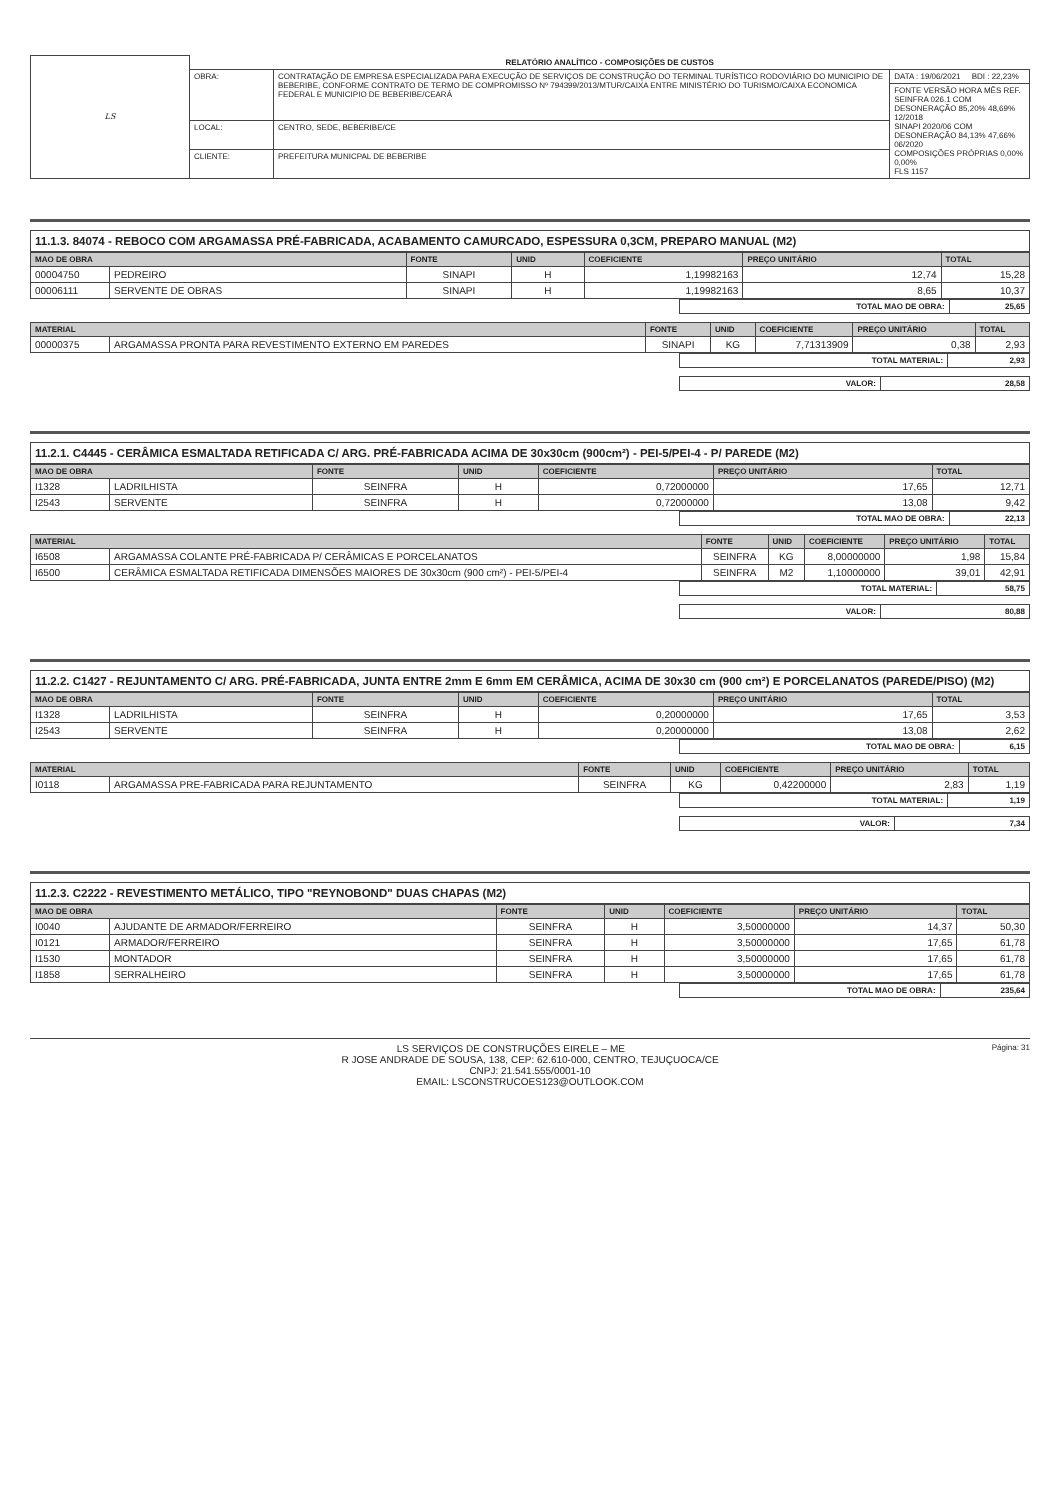| LS | RELATÓRIO ANALÍTICO - COMPOSIÇÕES DE CUSTOS | | |
| | OBRA: | CONTRATAÇÃO DE EMPRESA ESPECIALIZADA PARA EXECUÇÃO DE SERVIÇOS DE CONSTRUÇÃO DO TERMINAL TURÍSTICO RODOVIÁRIO DO MUNICIPIO DE BEBERIBE, CONFORME CONTRATO DE TERMO DE COMPROMISSO Nº 794399/2013/MTUR/CAIXA ENTRE MINISTÉRIO DO TURISMO/CAIXA ECONOMICA FEDERAL E MUNICIPIO DE BEBERIBE/CEARÁ | DATA : 19/06/2021 BDI : 22,23% |
| | | | FONTE VERSÃO HORA MÊS REF. SEINFRA 026.1 COM DESONERAÇÃO 85,20% 48,69% 12/2018 SINAPI 2020/06 COM DESONERAÇÃO 84,13% 47,66% 06/2020 COMPOSIÇÕES PRÓPRIAS 0,00% 0,00% FLS 1157 |
| | LOCAL: | CENTRO, SEDE, BEBERIBE/CE | |
| | CLIENTE: | PREFEITURA MUNICPAL DE BEBERIBE | |
11.1.3. 84074 - REBOCO COM ARGAMASSA PRÉ-FABRICADA, ACABAMENTO CAMURCADO, ESPESSURA 0,3CM, PREPARO MANUAL (M2)
| MAO DE OBRA | | FONTE | UNID | COEFICIENTE | PREÇO UNITÁRIO | TOTAL |
| --- | --- | --- | --- | --- | --- | --- |
| 00004750 | PEDREIRO | SINAPI | H | 1,19982163 | 12,74 | 15,28 |
| 00006111 | SERVENTE DE OBRAS | SINAPI | H | 1,19982163 | 8,65 | 10,37 |
| | TOTAL MAO DE OBRA: | 25,65 |
| MATERIAL | | FONTE | UNID | COEFICIENTE | PREÇO UNITÁRIO | TOTAL |
| --- | --- | --- | --- | --- | --- | --- |
| 00000375 | ARGAMASSA PRONTA PARA REVESTIMENTO EXTERNO EM PAREDES | SINAPI | KG | 7,71313909 | 0,38 | 2,93 |
| | TOTAL MATERIAL: | 2,93 |
| | VALOR: | 28,58 |
11.2.1. C4445 - CERÂMICA ESMALTADA RETIFICADA C/ ARG. PRÉ-FABRICADA ACIMA DE 30x30cm (900cm²) - PEI-5/PEI-4 - P/ PAREDE (M2)
| MAO DE OBRA | | FONTE | UNID | COEFICIENTE | PREÇO UNITÁRIO | TOTAL |
| --- | --- | --- | --- | --- | --- | --- |
| I1328 | LADRILHISTA | SEINFRA | H | 0,72000000 | 17,65 | 12,71 |
| I2543 | SERVENTE | SEINFRA | H | 0,72000000 | 13,08 | 9,42 |
| | TOTAL MAO DE OBRA: | 22,13 |
| MATERIAL | | FONTE | UNID | COEFICIENTE | PREÇO UNITÁRIO | TOTAL |
| --- | --- | --- | --- | --- | --- | --- |
| I6508 | ARGAMASSA COLANTE PRÉ-FABRICADA P/ CERÂMICAS E PORCELANATOS | SEINFRA | KG | 8,00000000 | 1,98 | 15,84 |
| I6500 | CERÂMICA ESMALTADA RETIFICADA DIMENSÕES MAIORES DE 30x30cm (900 cm²) - PEI-5/PEI-4 | SEINFRA | M2 | 1,10000000 | 39,01 | 42,91 |
| | TOTAL MATERIAL: | 58,75 |
| | VALOR: | 80,88 |
11.2.2. C1427 - REJUNTAMENTO C/ ARG. PRÉ-FABRICADA, JUNTA ENTRE 2mm E 6mm EM CERÂMICA, ACIMA DE 30x30 cm (900 cm²) E PORCELANATOS (PAREDE/PISO) (M2)
| MAO DE OBRA | | FONTE | UNID | COEFICIENTE | PREÇO UNITÁRIO | TOTAL |
| --- | --- | --- | --- | --- | --- | --- |
| I1328 | LADRILHISTA | SEINFRA | H | 0,20000000 | 17,65 | 3,53 |
| I2543 | SERVENTE | SEINFRA | H | 0,20000000 | 13,08 | 2,62 |
| | TOTAL MAO DE OBRA: | 6,15 |
| MATERIAL | | FONTE | UNID | COEFICIENTE | PREÇO UNITÁRIO | TOTAL |
| --- | --- | --- | --- | --- | --- | --- |
| I0118 | ARGAMASSA PRE-FABRICADA PARA REJUNTAMENTO | SEINFRA | KG | 0,42200000 | 2,83 | 1,19 |
| | TOTAL MATERIAL: | 1,19 |
| | VALOR: | 7,34 |
11.2.3. C2222 - REVESTIMENTO METÁLICO, TIPO "REYNOBOND" DUAS CHAPAS (M2)
| MAO DE OBRA | | FONTE | UNID | COEFICIENTE | PREÇO UNITÁRIO | TOTAL |
| --- | --- | --- | --- | --- | --- | --- |
| I0040 | AJUDANTE DE ARMADOR/FERREIRO | SEINFRA | H | 3,50000000 | 14,37 | 50,30 |
| I0121 | ARMADOR/FERREIRO | SEINFRA | H | 3,50000000 | 17,65 | 61,78 |
| I1530 | MONTADOR | SEINFRA | H | 3,50000000 | 17,65 | 61,78 |
| I1858 | SERRALHEIRO | SEINFRA | H | 3,50000000 | 17,65 | 61,78 |
| | TOTAL MAO DE OBRA: | 235,64 |
Página: 31 LS SERVIÇOS DE CONSTRUÇÕES EIRELE – ME
R JOSE ANDRADE DE SOUSA, 138, CEP: 62.610-000, CENTRO, TEJUÇUOCA/CE
CNPJ: 21.541.555/0001-10
EMAIL: LSCONSTRUCOES123@OUTLOOK.COM